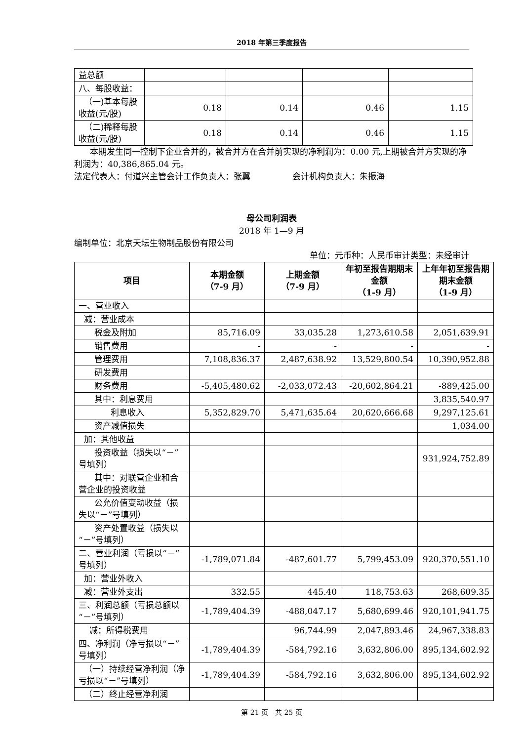2018 年第三季度报告
| 益总额 | | | | |
| 八、每股收益： | | | | |
| （一)基本每股收益(元/股) | 0.18 | 0.14 | 0.46 | 1.15 |
| （二)稀释每股收益(元/股) | 0.18 | 0.14 | 0.46 | 1.15 |
本期发生同一控制下企业合并的，被合并方在合并前实现的净利润为：0.00 元,上期被合并方实现的净利润为：40,386,865.04 元。
法定代表人：付道兴主管会计工作负责人：张翼　　　　　会计机构负责人：朱振海
母公司利润表
2018 年 1—9 月
编制单位：北京天坛生物制品股份有限公司
单位：元币种：人民币审计类型：未经审计
| 项目 | 本期金额 （7-9 月） | 上期金额 （7-9 月） | 年初至报告期期末金额 （1-9 月） | 上年年初至报告期期末金额 （1-9 月） |
| --- | --- | --- | --- | --- |
| 一、营业收入 | | | | |
| 减：营业成本 | | | | |
| 税金及附加 | 85,716.09 | 33,035.28 | 1,273,610.58 | 2,051,639.91 |
| 销售费用 | - | - | - | - |
| 管理费用 | 7,108,836.37 | 2,487,638.92 | 13,529,800.54 | 10,390,952.88 |
| 研发费用 | | | | |
| 财务费用 | -5,405,480.62 | -2,033,072.43 | -20,602,864.21 | -889,425.00 |
| 其中：利息费用 | | | | 3,835,540.97 |
| 利息收入 | 5,352,829.70 | 5,471,635.64 | 20,620,666.68 | 9,297,125.61 |
| 资产减值损失 | | | | 1,034.00 |
| 加：其他收益 | | | | |
| 投资收益（损失以“－”号填列） | | | | 931,924,752.89 |
| 其中：对联营企业和合营企业的投资收益 | | | | |
| 公允价值变动收益（损失以“－”号填列） | | | | |
| 资产处置收益（损失以“－”号填列） | | | | |
| 二、营业利润（亏损以“－”号填列） | -1,789,071.84 | -487,601.77 | 5,799,453.09 | 920,370,551.10 |
| 加：营业外收入 | | | | |
| 减：营业外支出 | 332.55 | 445.40 | 118,753.63 | 268,609.35 |
| 三、利润总额（亏损总额以“－”号填列） | -1,789,404.39 | -488,047.17 | 5,680,699.46 | 920,101,941.75 |
| 减：所得税费用 | | 96,744.99 | 2,047,893.46 | 24,967,338.83 |
| 四、净利润（净亏损以“－”号填列） | -1,789,404.39 | -584,792.16 | 3,632,806.00 | 895,134,602.92 |
| （一）持续经营净利润（净亏损以“－”号填列） | -1,789,404.39 | -584,792.16 | 3,632,806.00 | 895,134,602.92 |
| （二）终止经营净利润 | | | | |
第 21 页　共 25 页